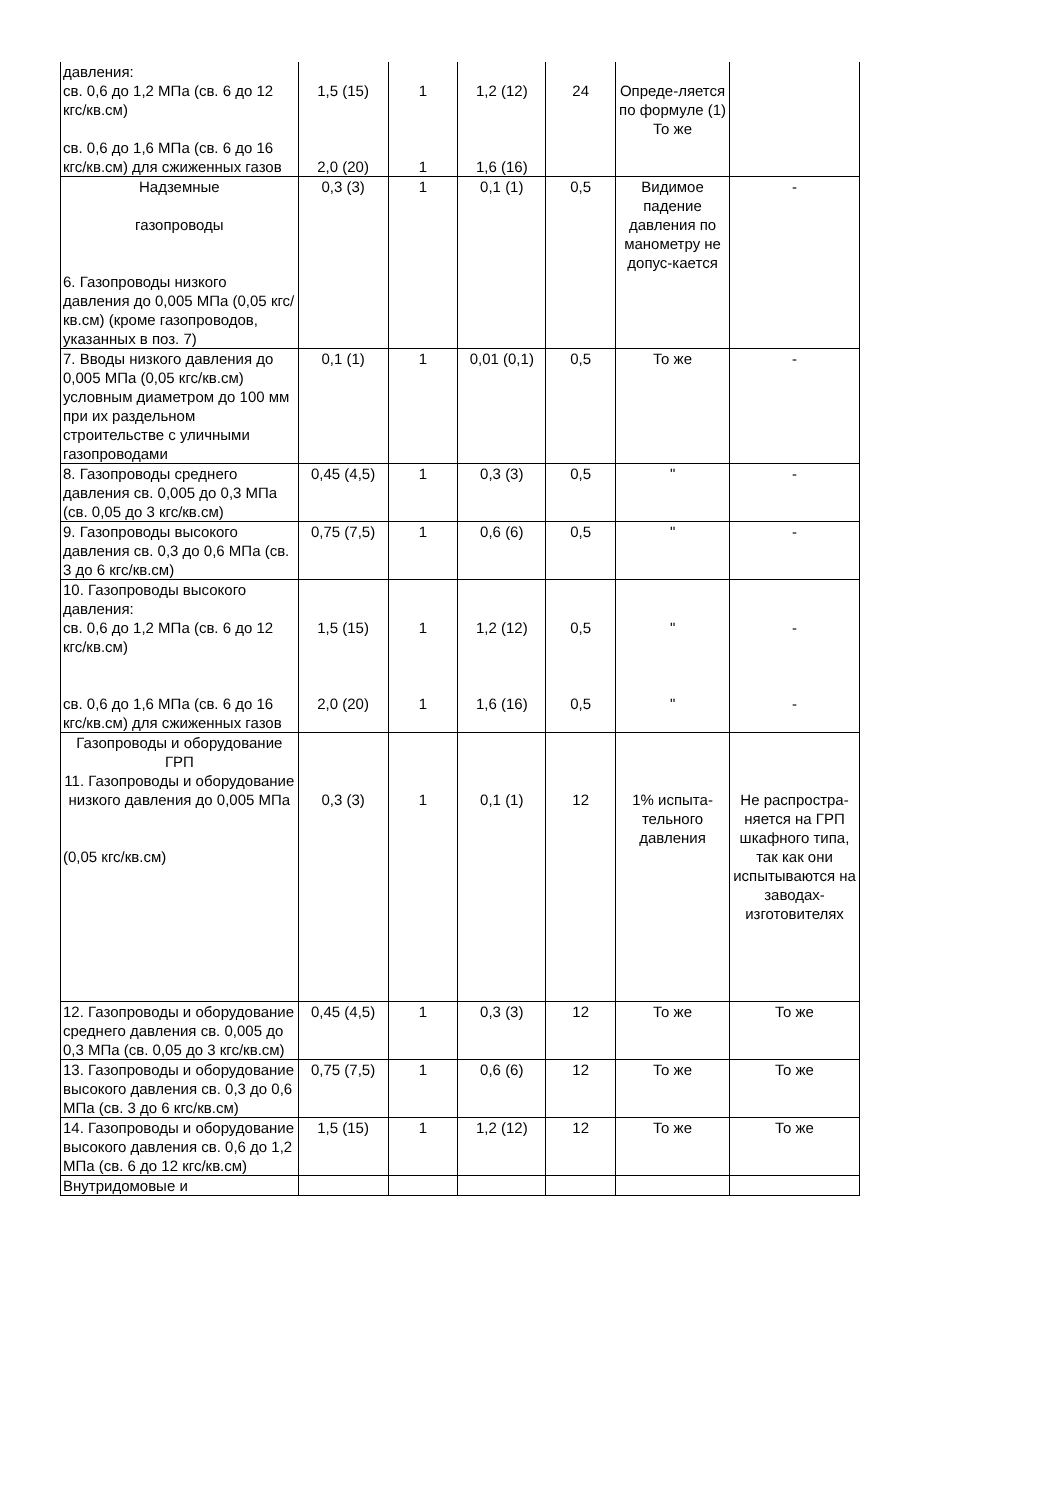| давления: св. 0,6 до 1,2 МПа (св. 6 до 12 кгс/кв.см) св. 0,6 до 1,6 МПа (св. 6 до 16 кгс/кв.см) для сжиженных газов | 1,5 (15) 2,0 (20) | 1 1 | 1,2 (12) 1,6 (16) | 24 | Опреде-ляется по формуле (1) То же | |
| Надземные газопроводы 6. Газопроводы низкого давления до 0,005 МПа (0,05 кгс/кв.см) (кроме газопроводов, указанных в поз. 7) | 0,3 (3) | 1 | 0,1 (1) | 0,5 | Видимое падение давления по манометру не допус-кается | - |
| 7. Вводы низкого давления до 0,005 МПа (0,05 кгс/кв.см) условным диаметром до 100 мм при их раздельном строительстве с уличными газопроводами | 0,1 (1) | 1 | 0,01 (0,1) | 0,5 | То же | - |
| 8. Газопроводы среднего давления св. 0,005 до 0,3 МПа (св. 0,05 до 3 кгс/кв.см) | 0,45 (4,5) | 1 | 0,3 (3) | 0,5 | " | - |
| 9. Газопроводы высокого давления св. 0,3 до 0,6 МПа (св. 3 до 6 кгс/кв.см) | 0,75 (7,5) | 1 | 0,6 (6) | 0,5 | " | - |
| 10. Газопроводы высокого давления: св. 0,6 до 1,2 МПа (св. 6 до 12 кгс/кв.см) св. 0,6 до 1,6 МПа (св. 6 до 16 кгс/кв.см) для сжиженных газов | 1,5 (15) 2,0 (20) | 1 1 | 1,2 (12) 1,6 (16) | 0,5 0,5 | " " | - - |
| Газопроводы и оборудование ГРП 11. Газопроводы и оборудование низкого давления до 0,005 МПа (0,05 кгс/кв.см) | 0,3 (3) | 1 | 0,1 (1) | 12 | 1% испыта-тельного давления | Не распростра-няется на ГРП шкафного типа, так как они испытываются на заводах-изготовителях |
| 12. Газопроводы и оборудование среднего давления св. 0,005 до 0,3 МПа (св. 0,05 до 3 кгс/кв.см) | 0,45 (4,5) | 1 | 0,3 (3) | 12 | То же | То же |
| 13. Газопроводы и оборудование высокого давления св. 0,3 до 0,6 МПа (св. 3 до 6 кгс/кв.см) | 0,75 (7,5) | 1 | 0,6 (6) | 12 | То же | То же |
| 14. Газопроводы и оборудование высокого давления св. 0,6 до 1,2 МПа (св. 6 до 12 кгс/кв.см) | 1,5 (15) | 1 | 1,2 (12) | 12 | То же | То же |
| Внутридомовые и | | | | | | |